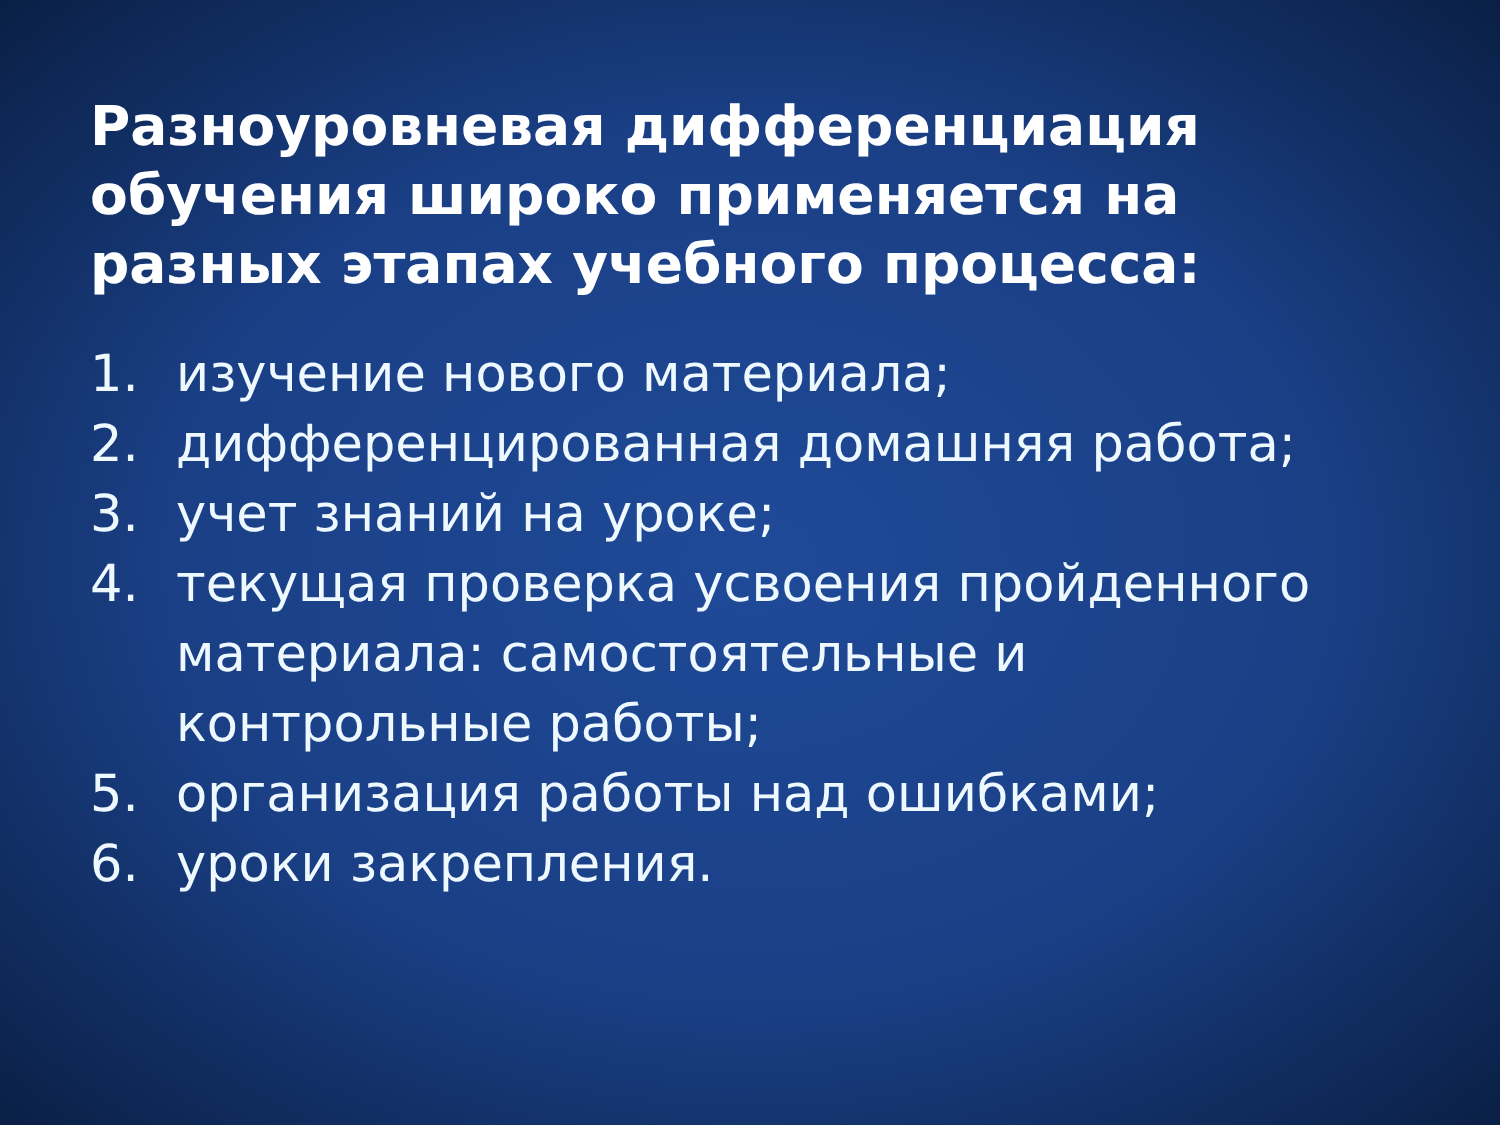Разноуровневая дифференциация обучения широко применяется на разных этапах учебного процесса:
1. изучение нового материала;
2. дифференцированная домашняя работа;
3. учет знаний на уроке;
4. текущая проверка усвоения пройденного
материала: самостоятельные и
контрольные работы;
5. организация работы над ошибками;
6. уроки закрепления.